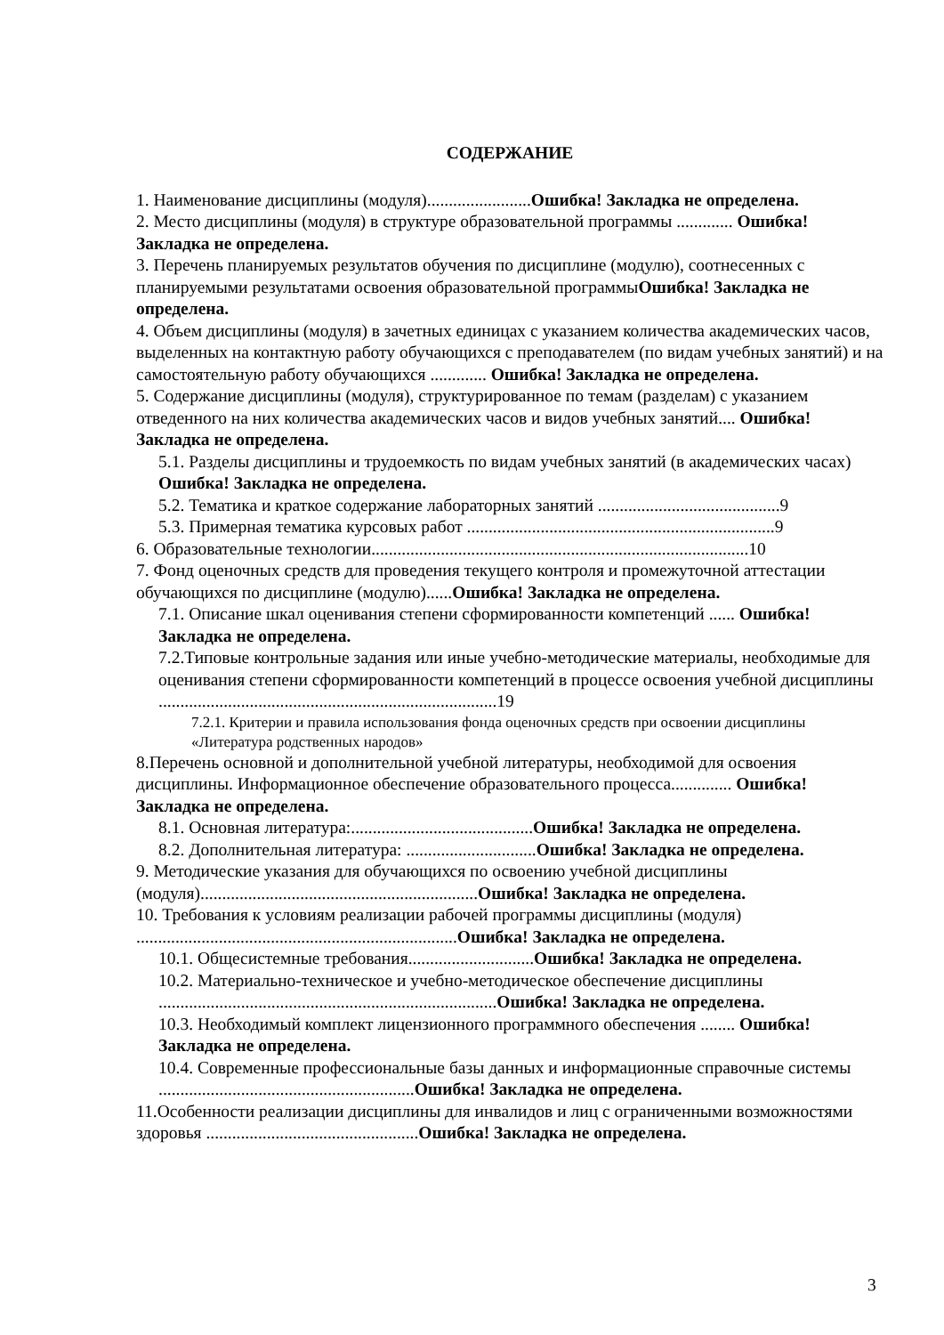СОДЕРЖАНИЕ
1. Наименование дисциплины (модуля)........................Ошибка! Закладка не определена.
2. Место дисциплины (модуля) в структуре образовательной программы ............. Ошибка! Закладка не определена.
3. Перечень планируемых результатов обучения по дисциплине (модулю), соотнесенных с планируемыми результатами освоения образовательной программыОшибка! Закладка не определена.
4. Объем дисциплины (модуля) в зачетных единицах с указанием количества академических часов, выделенных на контактную работу обучающихся с преподавателем (по видам учебных занятий) и на самостоятельную работу обучающихся ............. Ошибка! Закладка не определена.
5. Содержание дисциплины (модуля), структурированное по темам (разделам) с указанием отведенного на них количества академических часов и видов учебных занятий.... Ошибка! Закладка не определена.
5.1. Разделы дисциплины и трудоемкость по видам учебных занятий (в академических часах)
Ошибка! Закладка не определена.
5.2. Тематика и краткое содержание лабораторных занятий ..........................................9
5.3. Примерная тематика курсовых работ .......................................................................9
6. Образовательные технологии.......................................................................................10
7. Фонд оценочных средств для проведения текущего контроля и промежуточной аттестации обучающихся по дисциплине (модулю)......Ошибка! Закладка не определена.
7.1. Описание шкал оценивания степени сформированности компетенций ...... Ошибка! Закладка не определена.
7.2.Типовые контрольные задания или иные учебно-методические материалы, необходимые для оценивания степени сформированности компетенций в процессе освоения учебной дисциплины ..............................................................................19
7.2.1. Критерии и правила использования фонда оценочных средств при освоении дисциплины «Литература родственных народов»
8.Перечень основной и дополнительной учебной литературы, необходимой для освоения дисциплины. Информационное обеспечение образовательного процесса.............. Ошибка! Закладка не определена.
8.1. Основная литература:..........................................Ошибка! Закладка не определена.
8.2. Дополнительная литература: ..............................Ошибка! Закладка не определена.
9. Методические указания для обучающихся по освоению учебной дисциплины (модуля)................................................................Ошибка! Закладка не определена.
10. Требования к условиям реализации рабочей программы дисциплины (модуля) ..........................................................................Ошибка! Закладка не определена.
10.1. Общесистемные требования.............................Ошибка! Закладка не определена.
10.2. Материально-техническое и учебно-методическое обеспечение дисциплины ..............................................................................Ошибка! Закладка не определена.
10.3. Необходимый комплект лицензионного программного обеспечения ........ Ошибка! Закладка не определена.
10.4. Современные профессиональные базы данных и информационные справочные системы ...........................................................Ошибка! Закладка не определена.
11.Особенности реализации дисциплины для инвалидов и лиц с ограниченными возможностями здоровья .................................................Ошибка! Закладка не определена.
3